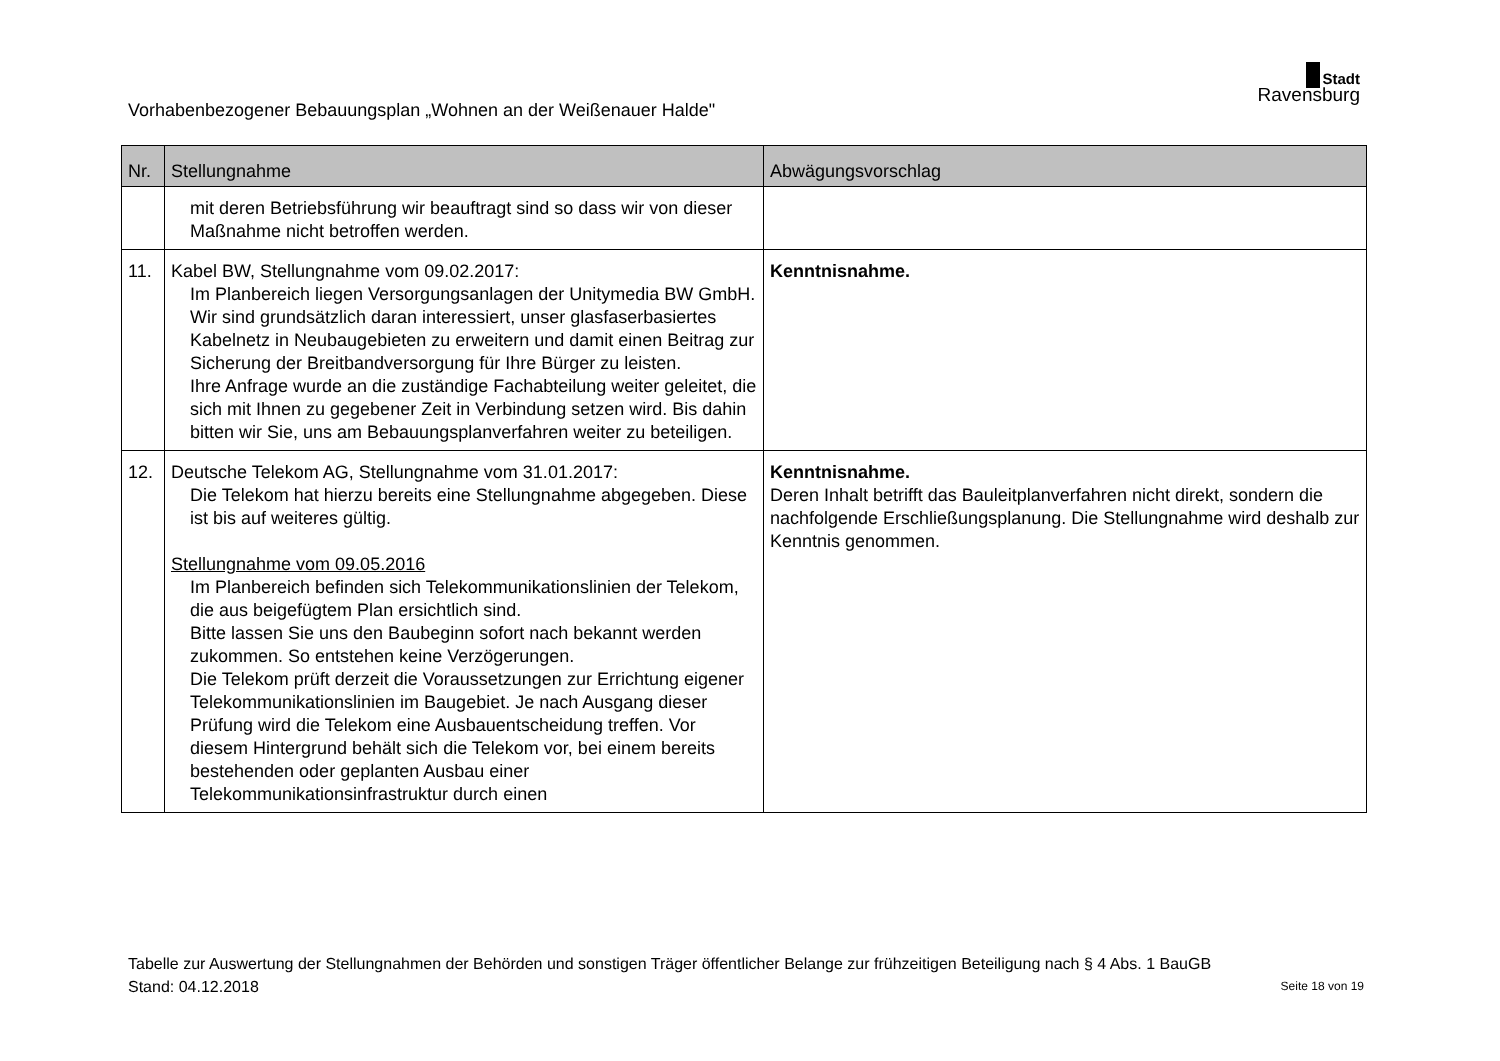Vorhabenbezogener Bebauungsplan „Wohnen an der Weißenauer Halde"
Stadt
Ravensburg
| Nr. | Stellungnahme | Abwägungsvorschlag |
| --- | --- | --- |
| | mit deren Betriebsführung wir beauftragt sind so dass wir von dieser Maßnahme nicht betroffen werden. | |
| 11. | Kabel BW, Stellungnahme vom 09.02.2017: Im Planbereich liegen Versorgungsanlagen der Unitymedia BW GmbH. Wir sind grundsätzlich daran interessiert, unser glasfaserbasiertes Kabelnetz in Neubaugebieten zu erweitern und damit einen Beitrag zur Sicherung der Breitbandversorgung für Ihre Bürger zu leisten. Ihre Anfrage wurde an die zuständige Fachabteilung weiter geleitet, die sich mit Ihnen zu gegebener Zeit in Verbindung setzen wird. Bis dahin bitten wir Sie, uns am Bebauungsplanverfahren weiter zu beteiligen. | Kenntnisnahme. |
| 12. | Deutsche Telekom AG, Stellungnahme vom 31.01.2017: Die Telekom hat hierzu bereits eine Stellungnahme abgegeben. Diese ist bis auf weiteres gültig. Stellungnahme vom 09.05.2016 Im Planbereich befinden sich Telekommunikationslinien der Telekom, die aus beigefügtem Plan ersichtlich sind. Bitte lassen Sie uns den Baubeginn sofort nach bekannt werden zukommen. So entstehen keine Verzögerungen. Die Telekom prüft derzeit die Voraussetzungen zur Errichtung eigener Telekommunikationslinien im Baugebiet. Je nach Ausgang dieser Prüfung wird die Telekom eine Ausbauentscheidung treffen. Vor diesem Hintergrund behält sich die Telekom vor, bei einem bereits bestehenden oder geplanten Ausbau einer Telekommunikationsinfrastruktur durch einen | Kenntnisnahme. Deren Inhalt betrifft das Bauleitplanverfahren nicht direkt, sondern die nachfolgende Erschließungsplanung. Die Stellungnahme wird deshalb zur Kenntnis genommen. |
Tabelle zur Auswertung der Stellungnahmen der Behörden und sonstigen Träger öffentlicher Belange zur frühzeitigen Beteiligung nach § 4 Abs. 1 BauGB
Stand: 04.12.2018 Seite 18 von 19